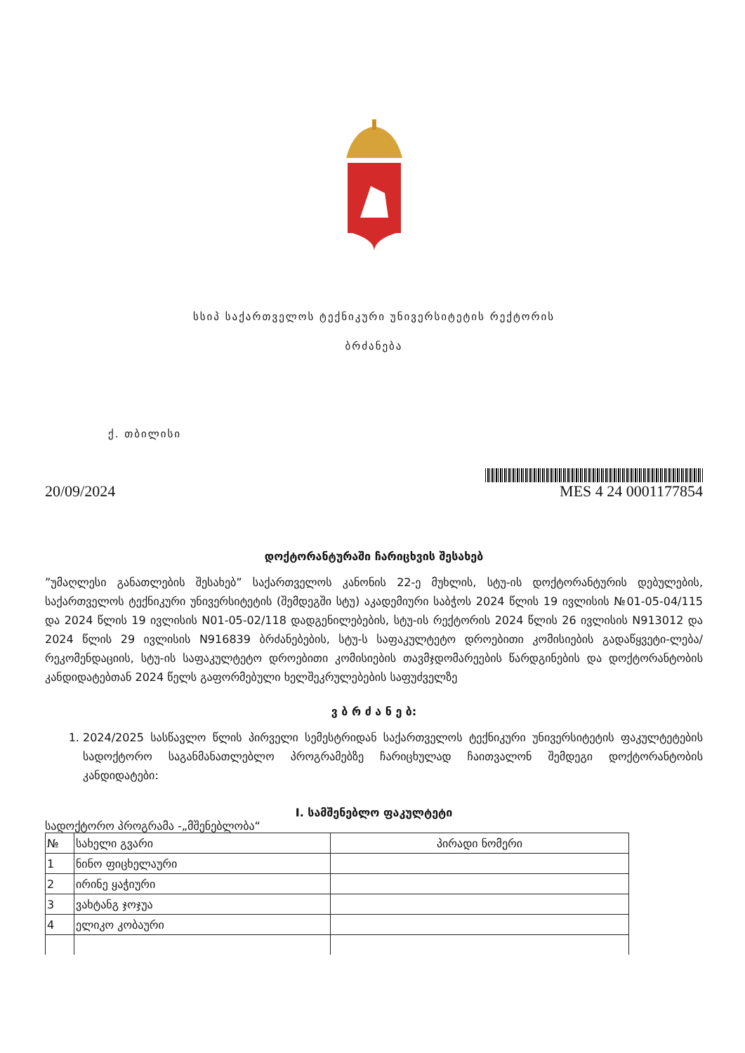სსიპ საქართველოს ტექნიკური უნივერსიტეტის რექტორის
ბრძანება
ქ. თბილისი
20/09/2024
MES 4 24 0001177854
დოქტორანტურაში ჩარიცხვის შესახებ
”უმაღლესი განათლების შესახებ” საქართველოს კანონის 22-ე მუხლის, სტუ-ის დოქტორანტურის დებულების, საქართველოს ტექნიკური უნივერსიტეტის (შემდეგში სტუ) აკადემიური საბჭოს 2024 წლის 19 ივლისის №01-05-04/115 და 2024 წლის 19 ივლისის N01-05-02/118 დადგენილებების, სტუ-ის რექტორის 2024 წლის 26 ივლისის N913012 და 2024 წლის 29 ივლისის N916839 ბრძანებების, სტუ-ს საფაკულტეტო დროებითი კომისიების გადაწყვეტი-ლება/რეკომენდაციის, სტუ-ის საფაკულტეტო დროებითი კომისიების თავმჯდომარეების წარდგინების და დოქტორანტობის კანდიდატებთან 2024 წელს გაფორმებული ხელშეკრულებების საფუძველზე
ვ ბ რ ძ ა ნ ე ბ:
1. 2024/2025 სასწავლო წლის პირველი სემესტრიდან საქართველოს ტექნიკური უნივერსიტეტის ფაკულტეტების სადოქტორო საგანმანათლებლო პროგრამებზე ჩარიცხულად ჩაითვალონ შემდეგი დოქტორანტობის კანდიდატები:
I. სამშენებლო ფაკულტეტი
სადოქტორო პროგრამა -„მშენებლობა“
| № | სახელი გვარი | პირადი ნომერი |
| --- | --- | --- |
| 1 | ნინო ფიცხელაური | |
| 2 | ირინე ყაჭიური | |
| 3 | ვახტანგ ჯოჯუა | |
| 4 | ელიკო კობაური | |